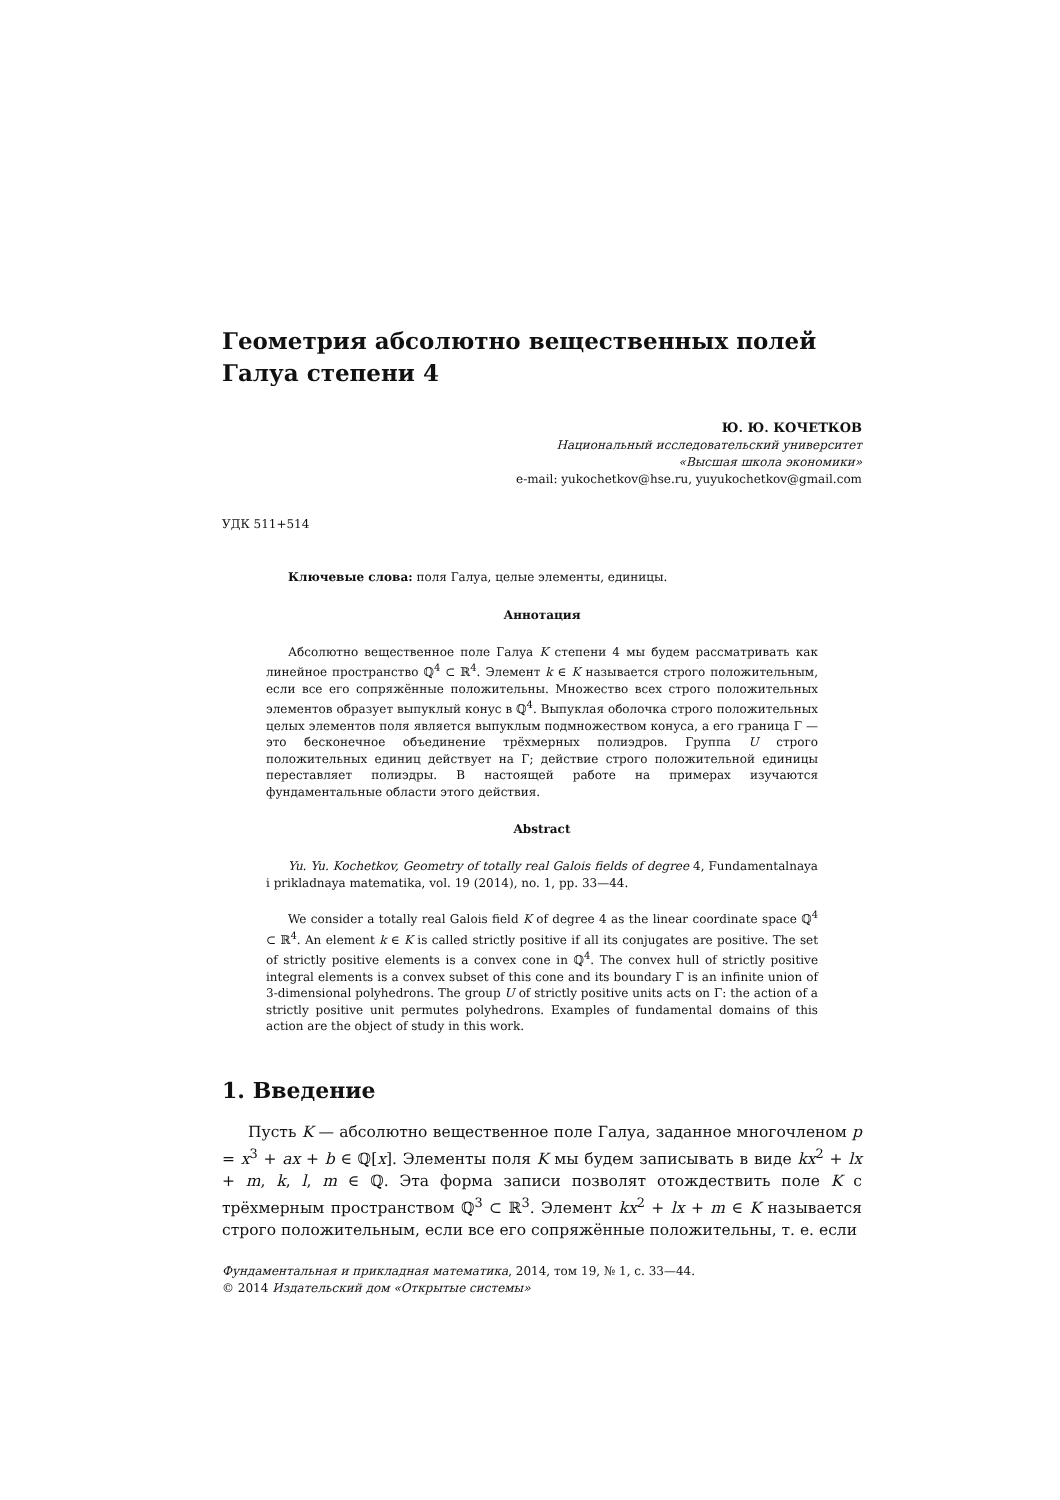Геометрия абсолютно вещественных полей Галуа степени 4
Ю. Ю. КОЧЕТКОВ
Национальный исследовательский университет
«Высшая школа экономики»
e-mail: yukochetkov@hse.ru, yuyukochetkov@gmail.com
УДК 511+514
Ключевые слова: поля Галуа, целые элементы, единицы.
Аннотация
Абсолютно вещественное поле Галуа K степени 4 мы будем рассматривать как линейное пространство ℚ<sup>4</sup> ⊂ ℝ<sup>4</sup>. Элемент k ∈ K называется строго положительным, если все его сопряжённые положительны. Множество всех строго положительных элементов образует выпуклый конус в ℚ<sup>4</sup>. Выпуклая оболочка строго положительных целых элементов поля является выпуклым подмножеством конуса, а его граница Γ — это бесконечное объединение трёхмерных полиэдров. Группа U строго положительных единиц действует на Γ; действие строго положительной единицы переставляет полиэдры. В настоящей работе на примерах изучаются фундаментальные области этого действия.
Abstract
Yu. Yu. Kochetkov, Geometry of totally real Galois fields of degree 4, Fundamentalnaya i prikladnaya matematika, vol. 19 (2014), no. 1, pp. 33—44.
We consider a totally real Galois field K of degree 4 as the linear coordinate space ℚ<sup>4</sup> ⊂ ℝ<sup>4</sup>. An element k ∈ K is called strictly positive if all its conjugates are positive. The set of strictly positive elements is a convex cone in ℚ<sup>4</sup>. The convex hull of strictly positive integral elements is a convex subset of this cone and its boundary Γ is an infinite union of 3-dimensional polyhedrons. The group U of strictly positive units acts on Γ: the action of a strictly positive unit permutes polyhedrons. Examples of fundamental domains of this action are the object of study in this work.
1. Введение
Пусть K — абсолютно вещественное поле Галуа, заданное многочленом p = x<sup>3</sup> + ax + b ∈ ℚ[x]. Элементы поля K мы будем записывать в виде kx<sup>2</sup> + lx + m, k, l, m ∈ ℚ. Эта форма записи позволят отождествить поле K с трёхмерным пространством ℚ<sup>3</sup> ⊂ ℝ<sup>3</sup>. Элемент kx<sup>2</sup> + lx + m ∈ K называется строго положительным, если все его сопряжённые положительны, т. е. если
Фундаментальная и прикладная математика, 2014, том 19, № 1, с. 33—44.
© 2014 Издательский дом «Открытые системы»